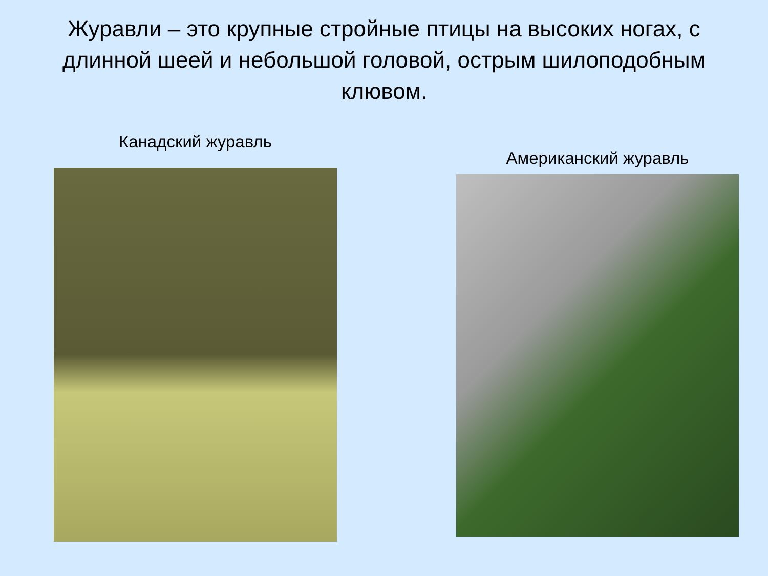Журавли – это крупные стройные птицы на высоких ногах, с длинной шеей и небольшой головой, острым шилоподобным клювом.
Канадский журавль
Американский журавль